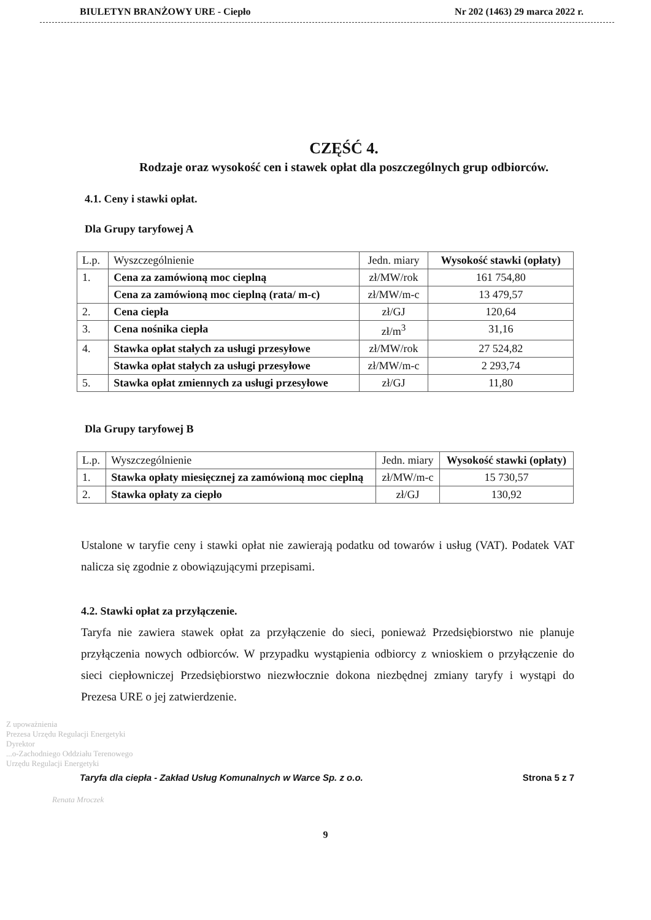BIULETYN BRANŻOWY URE - Ciepło Nr 202 (1463) 29 marca 2022 r.
CZĘŚĆ 4.
Rodzaje oraz wysokość cen i stawek opłat dla poszczególnych grup odbiorców.
4.1. Ceny i stawki opłat.
Dla Grupy taryfowej A
| L.p. | Wyszczególnienie | Jedn. miary | Wysokość stawki (opłaty) |
| --- | --- | --- | --- |
| 1. | Cena za zamówioną moc cieplną | zł/MW/rok | 161 754,80 |
| | Cena za zamówioną moc cieplną (rata/ m-c) | zł/MW/m-c | 13 479,57 |
| 2. | Cena ciepła | zł/GJ | 120,64 |
| 3. | Cena nośnika ciepła | zł/m<sup>3</sup> | 31,16 |
| 4. | Stawka opłat stałych za usługi przesyłowe | zł/MW/rok | 27 524,82 |
| | Stawka opłat stałych za usługi przesyłowe | zł/MW/m-c | 2 293,74 |
| 5. | Stawka opłat zmiennych za usługi przesyłowe | zł/GJ | 11,80 |
Dla Grupy taryfowej B
| L.p. | Wyszczególnienie | Jedn. miary | Wysokość stawki (opłaty) |
| --- | --- | --- | --- |
| 1. | Stawka opłaty miesięcznej za zamówioną moc cieplną | zł/MW/m-c | 15 730,57 |
| 2. | Stawka opłaty za ciepło | zł/GJ | 130,92 |
Ustalone w taryfie ceny i stawki opłat nie zawierają podatku od towarów i usług (VAT). Podatek VAT nalicza się zgodnie z obowiązującymi przepisami.
4.2. Stawki opłat za przyłączenie.
Taryfa nie zawiera stawek opłat za przyłączenie do sieci, ponieważ Przedsiębiorstwo nie planuje przyłączenia nowych odbiorców. W przypadku wystąpienia odbiorcy z wnioskiem o przyłączenie do sieci ciepłowniczej Przedsiębiorstwo niezwłocznie dokona niezbędnej zmiany taryfy i wystąpi do Prezesa URE o jej zatwierdzenie.
Z upoważnienia
Prezesa Urzędu Regulacji Energetyki
Dyrektor
...o-Zachodniego Oddziału Terenowego
Urzędu Regulacji Energetyki
Taryfa dla ciepła - Zakład Usług Komunalnych w Warce Sp. z o.o. Strona 5 z 7
Renata Mroczek
9